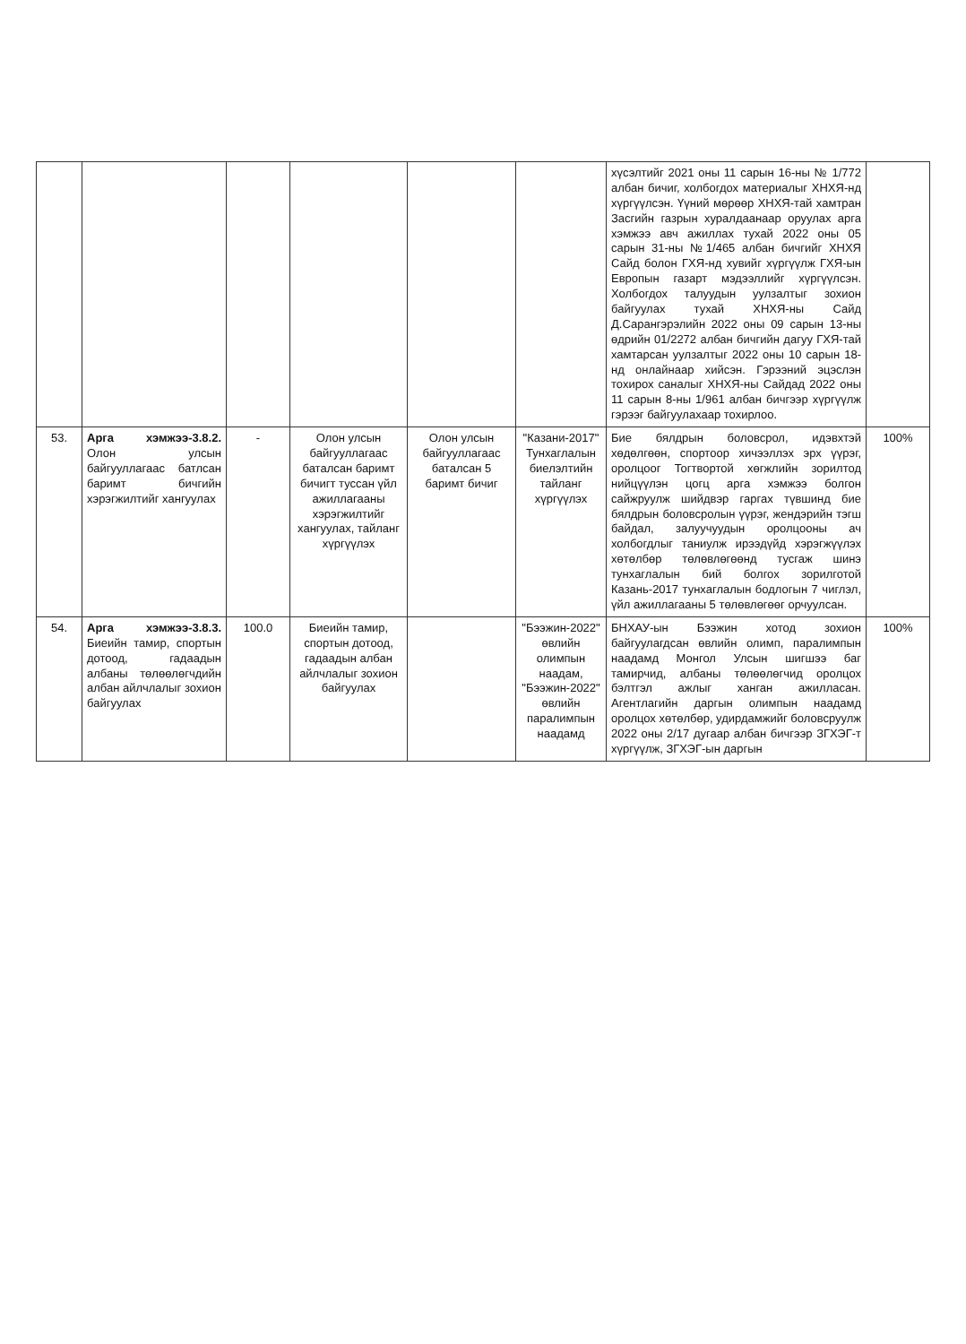| | | | | | | хүсэлтийг 2021 оны 11 сарын 16-ны № 1/772 албан бичиг, холбогдох материалыг ХНХЯ-нд хүргүүлсэн. Үүний мөрөөр ХНХЯ-тай хамтран Засгийн газрын хуралдаанаар оруулах арга хэмжээ авч ажиллах тухай 2022 оны 05 сарын 31-ны №1/465 албан бичгийг ХНХЯ Сайд болон ГХЯ-нд хувийг хүргүүлж ГХЯ-ын Европын газарт мэдээллийг хүргүүлсэн. Холбогдох талуудын уулзалтыг зохион байгуулах тухай ХНХЯ-ны Сайд Д.Сарангэрэлийн 2022 оны 09 сарын 13-ны өдрийн 01/2272 албан бичгийн дагуу ГХЯ-тай хамтарсан уулзалтыг 2022 оны 10 сарын 18-нд онлайнаар хийсэн. Гэрээний эцэслэн тохирох саналыг ХНХЯ-ны Сайдад 2022 оны 11 сарын 8-ны 1/961 албан бичгээр хүргүүлж гэрээг байгуулахаар тохирлоо. | |
| 53. | Арга хэмжээ-3.8.2. Олон улсын байгууллагаас батлсан баримт бичгийн хэрэгжилтийг хангуулах | - | Олон улсын байгууллагаас баталсан баримт бичигт туссан үйл ажиллагааны хэрэгжилтийг хангуулах, тайланг хүргүүлэх | Олон улсын байгууллагаас баталсан 5 баримт бичиг | "Казани-2017" Тунхаглалын биелэлтийн тайланг хүргүүлэх | Бие бялдрын боловсрол, идэвхтэй хөдөлгөөн, спортоор хичээллэх эрх үүрэг, оролцоог Тогтвортой хөгжлийн зорилтод нийцүүлэн цогц арга хэмжээ болгон сайжруулж шийдвэр гаргах түвшинд бие бялдрын боловсролын үүрэг, жендэрийн тэгш байдал, залуучуудын оролцооны ач холбогдлыг таниулж ирээдүйд хэрэгжүүлэх хөтөлбөр төлөвлөгөөнд тусгаж шинэ тунхаглалын бий болгох зорилготой Казань-2017 тунхаглалын бодлогын 7 чиглэл, үйл ажиллагааны 5 төлөвлөгөөг орчуулсан. | 100% |
| 54. | Арга хэмжээ-3.8.3. Биеийн тамир, спортын дотоод, гадаадын албаны төлөөлөгчдийн албан айлчлалыг зохион байгуулах | 100.0 | Биеийн тамир, спортын дотоод, гадаадын албан айлчлалыг зохион байгуулах | | "Бээжин-2022" өвлийн олимпын наадам, "Бээжин-2022" өвлийн паралимпын наадамд | БНХАУ-ын Бээжин хотод зохион байгуулагдсан өвлийн олимп, паралимпын наадамд Монгол Улсын шигшээ баг тамирчид, албаны төлөөлөгчид оролцох бэлтгэл ажлыг ханган ажилласан. Агентлагийн даргын олимпын наадамд оролцох хөтөлбөр, удирдамжийг боловсруулж 2022 оны 2/17 дугаар албан бичгээр ЗГХЭГ-т хүргүүлж, ЗГХЭГ-ын даргын | 100% |